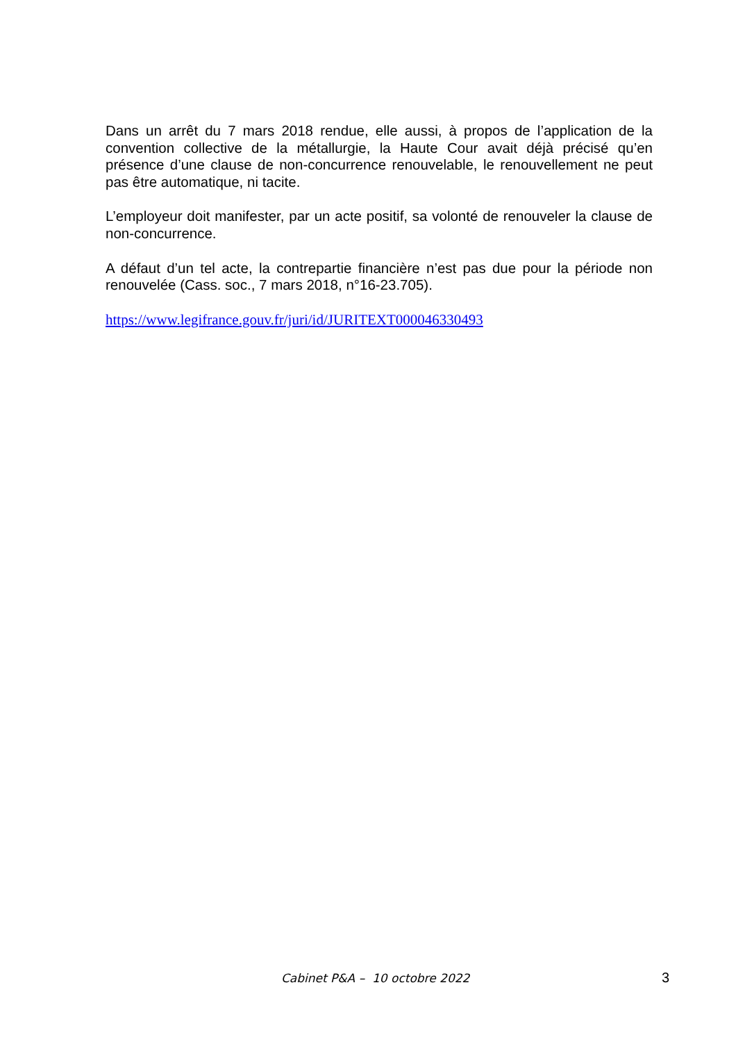Dans un arrêt du 7 mars 2018 rendue, elle aussi, à propos de l’application de la convention collective de la métallurgie, la Haute Cour avait déjà précisé qu’en présence d’une clause de non-concurrence renouvelable, le renouvellement ne peut pas être automatique, ni tacite.
L’employeur doit manifester, par un acte positif, sa volonté de renouveler la clause de non-concurrence.
A défaut d’un tel acte, la contrepartie financière n’est pas due pour la période non renouvelée (Cass. soc., 7 mars 2018, n°16-23.705).
https://www.legifrance.gouv.fr/juri/id/JURITEXT000046330493
Cabinet P&A – 10 octobre 2022 3